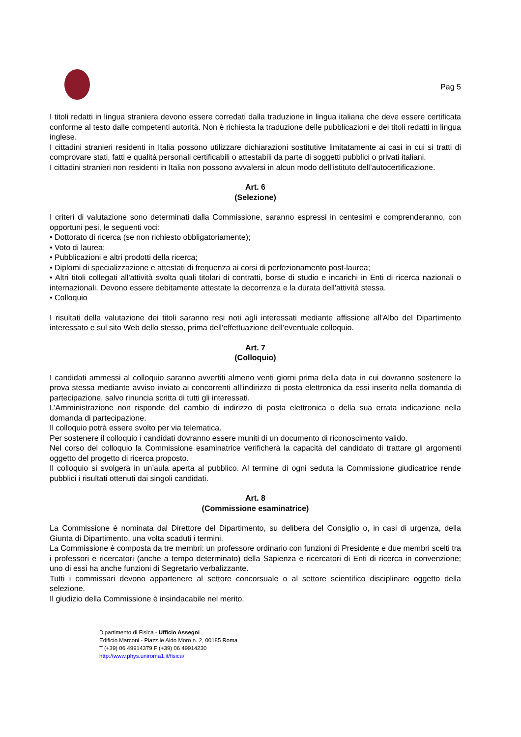Pag 5
I titoli redatti in lingua straniera devono essere corredati dalla traduzione in lingua italiana che deve essere certificata conforme al testo dalle competenti autorità. Non è richiesta la traduzione delle pubblicazioni e dei titoli redatti in lingua inglese.
I cittadini stranieri residenti in Italia possono utilizzare dichiarazioni sostitutive limitatamente ai casi in cui si tratti di comprovare stati, fatti e qualità personali certificabili o attestabili da parte di soggetti pubblici o privati italiani.
I cittadini stranieri non residenti in Italia non possono avvalersi in alcun modo dell’istituto dell’autocertificazione.
Art. 6
(Selezione)
I criteri di valutazione sono determinati dalla Commissione, saranno espressi in centesimi e comprenderanno, con opportuni pesi, le seguenti voci:
• Dottorato di ricerca (se non richiesto obbligatoriamente);
• Voto di laurea;
• Pubblicazioni e altri prodotti della ricerca;
• Diplomi di specializzazione e attestati di frequenza ai corsi di perfezionamento post-laurea;
• Altri titoli collegati all'attività svolta quali titolari di contratti, borse di studio e incarichi in Enti di ricerca nazionali o internazionali. Devono essere debitamente attestate la decorrenza e la durata dell'attività stessa.
• Colloquio
I risultati della valutazione dei titoli saranno resi noti agli interessati mediante affissione all'Albo del Dipartimento interessato e sul sito Web dello stesso, prima dell'effettuazione dell’eventuale colloquio.
Art. 7
(Colloquio)
I candidati ammessi al colloquio saranno avvertiti almeno venti giorni prima della data in cui dovranno sostenere la prova stessa mediante avviso inviato ai concorrenti all’indirizzo di posta elettronica da essi inserito nella domanda di partecipazione, salvo rinuncia scritta di tutti gli interessati.
L’Amministrazione non risponde del cambio di indirizzo di posta elettronica o della sua errata indicazione nella domanda di partecipazione.
Il colloquio potrà essere svolto per via telematica.
Per sostenere il colloquio i candidati dovranno essere muniti di un documento di riconoscimento valido.
Nel corso del colloquio la Commissione esaminatrice verificherà la capacità del candidato di trattare gli argomenti oggetto del progetto di ricerca proposto.
Il colloquio si svolgerà in un’aula aperta al pubblico. Al termine di ogni seduta la Commissione giudicatrice rende pubblici i risultati ottenuti dai singoli candidati.
Art. 8
(Commissione esaminatrice)
La Commissione è nominata dal Direttore del Dipartimento, su delibera del Consiglio o, in casi di urgenza, della Giunta di Dipartimento, una volta scaduti i termini.
La Commissione è composta da tre membri: un professore ordinario con funzioni di Presidente e due membri scelti tra i professori e ricercatori (anche a tempo determinato) della Sapienza e ricercatori di Enti di ricerca in convenzione; uno di essi ha anche funzioni di Segretario verbalizzante.
Tutti i commissari devono appartenere al settore concorsuale o al settore scientifico disciplinare oggetto della selezione.
Il giudizio della Commissione è insindacabile nel merito.
Dipartimento di Fisica - Ufficio Assegni
Edificio Marconi - Piazz.le Aldo Moro n. 2, 00185 Roma
T (+39) 06 49914379 F (+39) 06 49914230
http://www.phys.uniroma1.it/fisica/